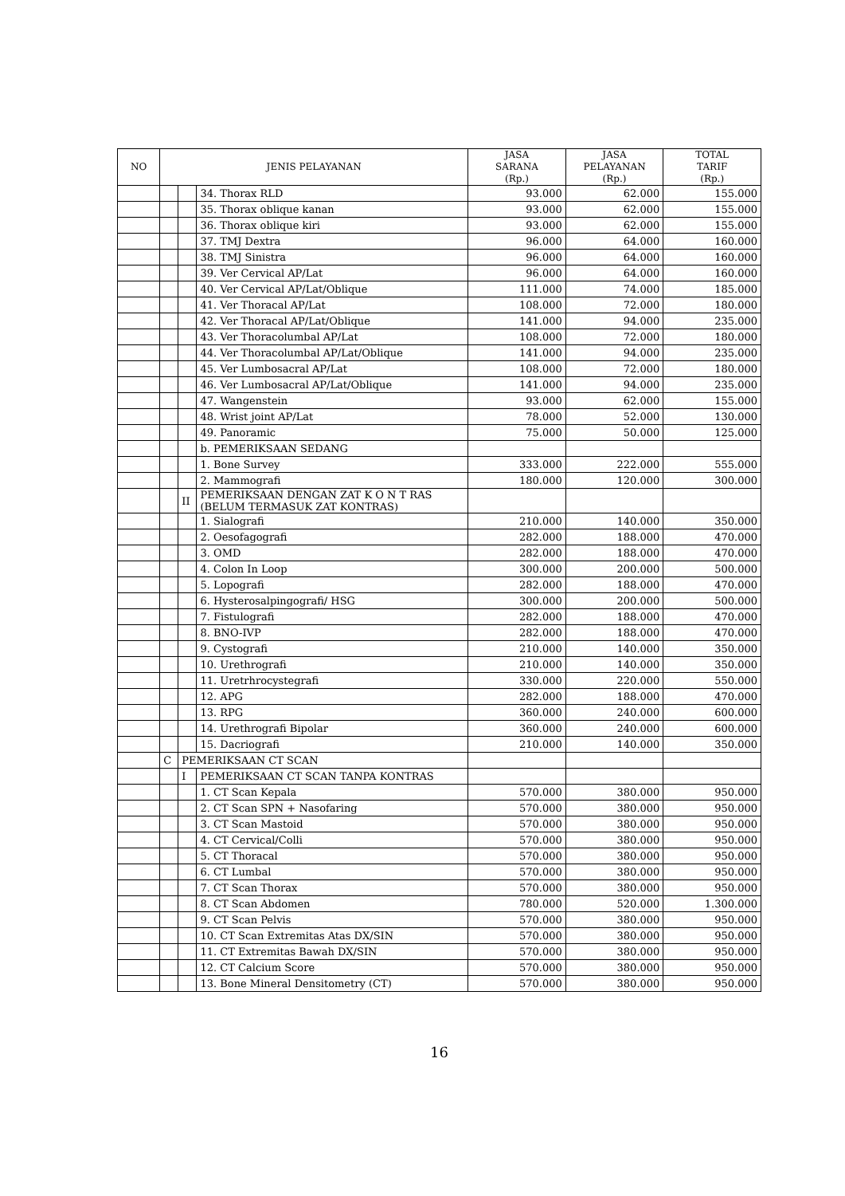| NO | JENIS PELAYANAN | | | JASA SARANA (Rp.) | JASA PELAYANAN (Rp.) | TOTAL TARIF (Rp.) |
| --- | --- | --- | --- | --- | --- | --- |
| | | | 34. Thorax RLD | 93.000 | 62.000 | 155.000 |
| | | | 35. Thorax oblique kanan | 93.000 | 62.000 | 155.000 |
| | | | 36. Thorax oblique kiri | 93.000 | 62.000 | 155.000 |
| | | | 37. TMJ Dextra | 96.000 | 64.000 | 160.000 |
| | | | 38. TMJ Sinistra | 96.000 | 64.000 | 160.000 |
| | | | 39. Ver Cervical AP/Lat | 96.000 | 64.000 | 160.000 |
| | | | 40. Ver Cervical AP/Lat/Oblique | 111.000 | 74.000 | 185.000 |
| | | | 41. Ver Thoracal AP/Lat | 108.000 | 72.000 | 180.000 |
| | | | 42. Ver Thoracal AP/Lat/Oblique | 141.000 | 94.000 | 235.000 |
| | | | 43. Ver Thoracolumbal AP/Lat | 108.000 | 72.000 | 180.000 |
| | | | 44. Ver Thoracolumbal AP/Lat/Oblique | 141.000 | 94.000 | 235.000 |
| | | | 45. Ver Lumbosacral AP/Lat | 108.000 | 72.000 | 180.000 |
| | | | 46. Ver Lumbosacral AP/Lat/Oblique | 141.000 | 94.000 | 235.000 |
| | | | 47. Wangenstein | 93.000 | 62.000 | 155.000 |
| | | | 48. Wrist joint AP/Lat | 78.000 | 52.000 | 130.000 |
| | | | 49. Panoramic | 75.000 | 50.000 | 125.000 |
| | | | b. PEMERIKSAAN SEDANG | | | |
| | | | 1. Bone Survey | 333.000 | 222.000 | 555.000 |
| | | | 2. Mammografi | 180.000 | 120.000 | 300.000 |
| | | II | PEMERIKSAAN DENGAN ZAT K O N T RAS (BELUM TERMASUK ZAT KONTRAS) | | | |
| | | | 1. Sialografi | 210.000 | 140.000 | 350.000 |
| | | | 2. Oesofagografi | 282.000 | 188.000 | 470.000 |
| | | | 3. OMD | 282.000 | 188.000 | 470.000 |
| | | | 4. Colon In Loop | 300.000 | 200.000 | 500.000 |
| | | | 5. Lopografi | 282.000 | 188.000 | 470.000 |
| | | | 6. Hysterosalpingografi/ HSG | 300.000 | 200.000 | 500.000 |
| | | | 7. Fistulografi | 282.000 | 188.000 | 470.000 |
| | | | 8. BNO-IVP | 282.000 | 188.000 | 470.000 |
| | | | 9. Cystografi | 210.000 | 140.000 | 350.000 |
| | | | 10. Urethrografi | 210.000 | 140.000 | 350.000 |
| | | | 11. Uretrhrocystegrafi | 330.000 | 220.000 | 550.000 |
| | | | 12. APG | 282.000 | 188.000 | 470.000 |
| | | | 13. RPG | 360.000 | 240.000 | 600.000 |
| | | | 14. Urethrografi Bipolar | 360.000 | 240.000 | 600.000 |
| | | | 15. Dacriografi | 210.000 | 140.000 | 350.000 |
| | C | PEMERIKSAAN CT SCAN | | | | |
| | | I | PEMERIKSAAN CT SCAN TANPA KONTRAS | | | |
| | | | 1. CT Scan Kepala | 570.000 | 380.000 | 950.000 |
| | | | 2. CT Scan SPN + Nasofaring | 570.000 | 380.000 | 950.000 |
| | | | 3. CT Scan Mastoid | 570.000 | 380.000 | 950.000 |
| | | | 4. CT Cervical/Colli | 570.000 | 380.000 | 950.000 |
| | | | 5. CT Thoracal | 570.000 | 380.000 | 950.000 |
| | | | 6. CT Lumbal | 570.000 | 380.000 | 950.000 |
| | | | 7. CT Scan Thorax | 570.000 | 380.000 | 950.000 |
| | | | 8. CT Scan Abdomen | 780.000 | 520.000 | 1.300.000 |
| | | | 9. CT Scan Pelvis | 570.000 | 380.000 | 950.000 |
| | | | 10. CT Scan Extremitas Atas DX/SIN | 570.000 | 380.000 | 950.000 |
| | | | 11. CT Extremitas Bawah DX/SIN | 570.000 | 380.000 | 950.000 |
| | | | 12. CT Calcium Score | 570.000 | 380.000 | 950.000 |
| | | | 13. Bone Mineral Densitometry (CT) | 570.000 | 380.000 | 950.000 |
16